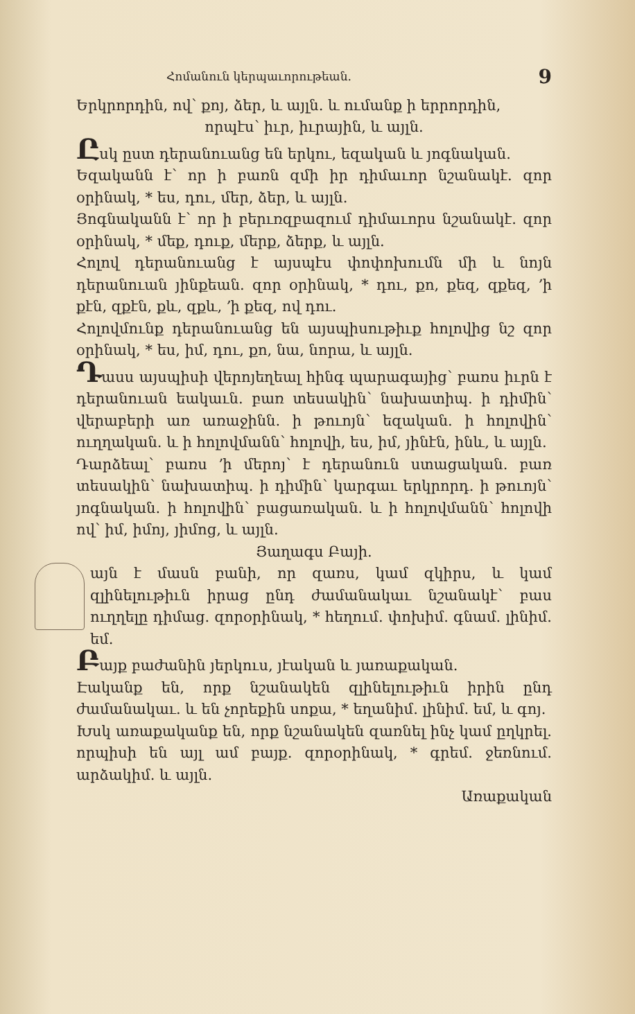Հոմանուն կերպաւորութեան. 9
Երկրորդին, ով՝ քոյ, ձեր, և այլն. և ումանք ի երրորդին,
որպէս՝ իւր, իւրային, և այլն.
Ըսկ ըստ դերանուանց են երկու, եզական և յոգնական.
Եզականն է՝ որ ի բառն զմի իր դիմաւոր նշանակէ. զոր օրինակ, * ես, դու, մեր, ձեր, և այլն.
Յոգնականն է՝ որ ի բերւռզբազում դիմաւորս նշանակէ. զոր օրինակ, * մեք, դուք, մերք, ձերք, և այլն.
Հոլով դերանուանց է այսպէս փոփոխումն մի և նոյն դերանուան յինքեան. զոր օրինակ, * դու, քո, քեզ, զքեզ, ՚ի քէն, զքէն, քև, զքև, ՚ի քեզ, ով դու.
Հոլովմունք դերանուանց են այսպիսութիւք հոլովից նշ զոր օրինակ, * ես, իմ, դու, քո, նա, նորա, և այլն.
Դասս այսպիսի վերոյեղեալ հինգ պարագայից՝ բառս իւրն է դերանուան եակաւն. բառ տեսակին՝ նախատիպ. ի դիմին՝ վերաբերի առ առաջինն. ի թուոյն՝ եզական. ի հոլովին՝ ուղղական. և ի հոլովմանն՝ հոլովի, ես, իմ, յինէն, ինև, և այլն.
Դարձեալ՝ բառս ՚ի մերոյ՝ է դերանուն ստացական. բառ տեսակին՝ նախատիպ. ի դիմին՝ կարգաւ երկրորդ. ի թուոյն՝ յոգնական. ի հոլովին՝ բացառական. և ի հոլովմանն՝ հոլովի ով՝ իմ, իմոյ, յիմոց, և այլն.
Յաղագս Բայի.
այն է մասն բանի, որ զառս, կամ զկիրս, և կամ զլինելութիւն իրաց ընդ ժամանակաւ նշանակէ՝ բաս ուղղելը դիմաց. զորօրինակ, * հեղում. փոխիմ. գնամ. լինիմ. եմ.
Բայք բաժանին յերկուս, յէական և յառաքական.
Էականք են, որք նշանակեն զլինելութիւն իրին ընդ ժամանակաւ. և են չորեքին սոքա, * եղանիմ. լինիմ. եմ, և գոյ.
Խսկ առաքականք են, որք նշանակեն զառնել ինչ կամ ըղկրել. որպիսի են այլ ամ բայք. զորօրինակ, * գրեմ. ջեռնում. արձակիմ. և այլն.
Առաքական